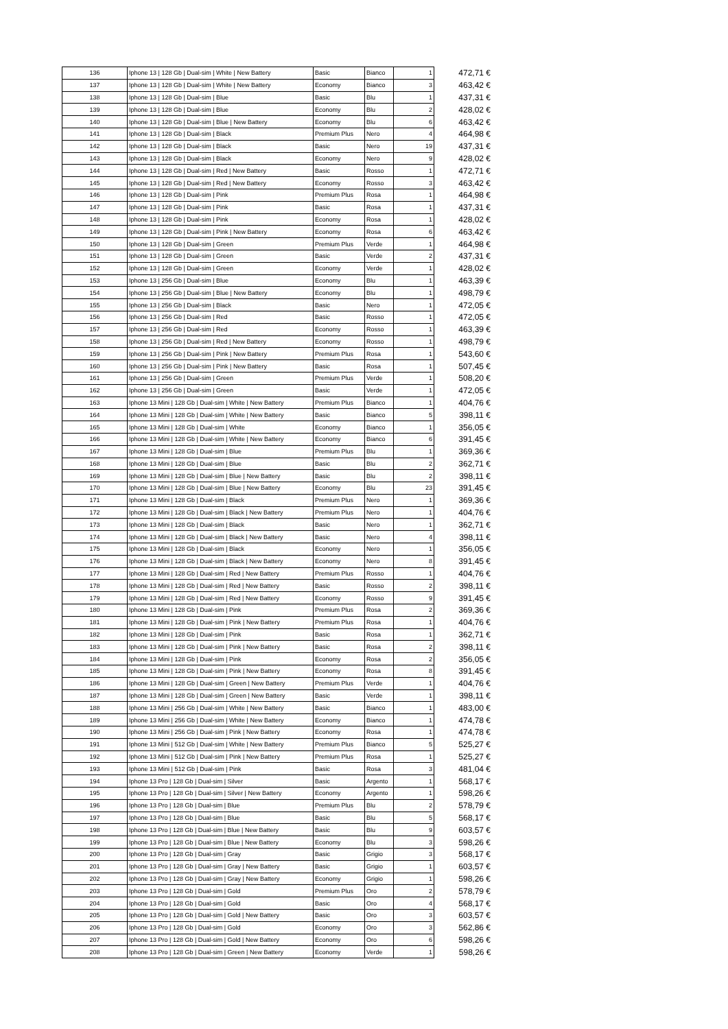| 136 | Iphone 13 / 128 Gb / Dual-sim / White / New Battery | Basic | Bianco | 1 | 472,71 € |
| 137 | Iphone 13 / 128 Gb / Dual-sim / White / New Battery | Economy | Bianco | 3 | 463,42 € |
| 138 | Iphone 13 / 128 Gb / Dual-sim / Blue | Basic | Blu | 1 | 437,31 € |
| 139 | Iphone 13 / 128 Gb / Dual-sim / Blue | Economy | Blu | 2 | 428,02 € |
| 140 | Iphone 13 / 128 Gb / Dual-sim / Blue / New Battery | Economy | Blu | 6 | 463,42 € |
| 141 | Iphone 13 / 128 Gb / Dual-sim / Black | Premium Plus | Nero | 4 | 464,98 € |
| 142 | Iphone 13 / 128 Gb / Dual-sim / Black | Basic | Nero | 19 | 437,31 € |
| 143 | Iphone 13 / 128 Gb / Dual-sim / Black | Economy | Nero | 9 | 428,02 € |
| 144 | Iphone 13 / 128 Gb / Dual-sim / Red / New Battery | Basic | Rosso | 1 | 472,71 € |
| 145 | Iphone 13 / 128 Gb / Dual-sim / Red / New Battery | Economy | Rosso | 3 | 463,42 € |
| 146 | Iphone 13 / 128 Gb / Dual-sim / Pink | Premium Plus | Rosa | 1 | 464,98 € |
| 147 | Iphone 13 / 128 Gb / Dual-sim / Pink | Basic | Rosa | 1 | 437,31 € |
| 148 | Iphone 13 / 128 Gb / Dual-sim / Pink | Economy | Rosa | 1 | 428,02 € |
| 149 | Iphone 13 / 128 Gb / Dual-sim / Pink / New Battery | Economy | Rosa | 6 | 463,42 € |
| 150 | Iphone 13 / 128 Gb / Dual-sim / Green | Premium Plus | Verde | 1 | 464,98 € |
| 151 | Iphone 13 / 128 Gb / Dual-sim / Green | Basic | Verde | 2 | 437,31 € |
| 152 | Iphone 13 / 128 Gb / Dual-sim / Green | Economy | Verde | 1 | 428,02 € |
| 153 | Iphone 13 / 256 Gb / Dual-sim / Blue | Economy | Blu | 1 | 463,39 € |
| 154 | Iphone 13 / 256 Gb / Dual-sim / Blue / New Battery | Economy | Blu | 1 | 498,79 € |
| 155 | Iphone 13 / 256 Gb / Dual-sim / Black | Basic | Nero | 1 | 472,05 € |
| 156 | Iphone 13 / 256 Gb / Dual-sim / Red | Basic | Rosso | 1 | 472,05 € |
| 157 | Iphone 13 / 256 Gb / Dual-sim / Red | Economy | Rosso | 1 | 463,39 € |
| 158 | Iphone 13 / 256 Gb / Dual-sim / Red / New Battery | Economy | Rosso | 1 | 498,79 € |
| 159 | Iphone 13 / 256 Gb / Dual-sim / Pink / New Battery | Premium Plus | Rosa | 1 | 543,60 € |
| 160 | Iphone 13 / 256 Gb / Dual-sim / Pink / New Battery | Basic | Rosa | 1 | 507,45 € |
| 161 | Iphone 13 / 256 Gb / Dual-sim / Green | Premium Plus | Verde | 1 | 508,20 € |
| 162 | Iphone 13 / 256 Gb / Dual-sim / Green | Basic | Verde | 1 | 472,05 € |
| 163 | Iphone 13 Mini / 128 Gb / Dual-sim / White / New Battery | Premium Plus | Bianco | 1 | 404,76 € |
| 164 | Iphone 13 Mini / 128 Gb / Dual-sim / White / New Battery | Basic | Bianco | 5 | 398,11 € |
| 165 | Iphone 13 Mini / 128 Gb / Dual-sim / White | Economy | Bianco | 1 | 356,05 € |
| 166 | Iphone 13 Mini / 128 Gb / Dual-sim / White / New Battery | Economy | Bianco | 6 | 391,45 € |
| 167 | Iphone 13 Mini / 128 Gb / Dual-sim / Blue | Premium Plus | Blu | 1 | 369,36 € |
| 168 | Iphone 13 Mini / 128 Gb / Dual-sim / Blue | Basic | Blu | 2 | 362,71 € |
| 169 | Iphone 13 Mini / 128 Gb / Dual-sim / Blue / New Battery | Basic | Blu | 2 | 398,11 € |
| 170 | Iphone 13 Mini / 128 Gb / Dual-sim / Blue / New Battery | Economy | Blu | 23 | 391,45 € |
| 171 | Iphone 13 Mini / 128 Gb / Dual-sim / Black | Premium Plus | Nero | 1 | 369,36 € |
| 172 | Iphone 13 Mini / 128 Gb / Dual-sim / Black / New Battery | Premium Plus | Nero | 1 | 404,76 € |
| 173 | Iphone 13 Mini / 128 Gb / Dual-sim / Black | Basic | Nero | 1 | 362,71 € |
| 174 | Iphone 13 Mini / 128 Gb / Dual-sim / Black / New Battery | Basic | Nero | 4 | 398,11 € |
| 175 | Iphone 13 Mini / 128 Gb / Dual-sim / Black | Economy | Nero | 1 | 356,05 € |
| 176 | Iphone 13 Mini / 128 Gb / Dual-sim / Black / New Battery | Economy | Nero | 8 | 391,45 € |
| 177 | Iphone 13 Mini / 128 Gb / Dual-sim / Red / New Battery | Premium Plus | Rosso | 1 | 404,76 € |
| 178 | Iphone 13 Mini / 128 Gb / Dual-sim / Red / New Battery | Basic | Rosso | 2 | 398,11 € |
| 179 | Iphone 13 Mini / 128 Gb / Dual-sim / Red / New Battery | Economy | Rosso | 9 | 391,45 € |
| 180 | Iphone 13 Mini / 128 Gb / Dual-sim / Pink | Premium Plus | Rosa | 2 | 369,36 € |
| 181 | Iphone 13 Mini / 128 Gb / Dual-sim / Pink / New Battery | Premium Plus | Rosa | 1 | 404,76 € |
| 182 | Iphone 13 Mini / 128 Gb / Dual-sim / Pink | Basic | Rosa | 1 | 362,71 € |
| 183 | Iphone 13 Mini / 128 Gb / Dual-sim / Pink / New Battery | Basic | Rosa | 2 | 398,11 € |
| 184 | Iphone 13 Mini / 128 Gb / Dual-sim / Pink | Economy | Rosa | 2 | 356,05 € |
| 185 | Iphone 13 Mini / 128 Gb / Dual-sim / Pink / New Battery | Economy | Rosa | 8 | 391,45 € |
| 186 | Iphone 13 Mini / 128 Gb / Dual-sim / Green / New Battery | Premium Plus | Verde | 1 | 404,76 € |
| 187 | Iphone 13 Mini / 128 Gb / Dual-sim / Green / New Battery | Basic | Verde | 1 | 398,11 € |
| 188 | Iphone 13 Mini / 256 Gb / Dual-sim / White / New Battery | Basic | Bianco | 1 | 483,00 € |
| 189 | Iphone 13 Mini / 256 Gb / Dual-sim / White / New Battery | Economy | Bianco | 1 | 474,78 € |
| 190 | Iphone 13 Mini / 256 Gb / Dual-sim / Pink / New Battery | Economy | Rosa | 1 | 474,78 € |
| 191 | Iphone 13 Mini / 512 Gb / Dual-sim / White / New Battery | Premium Plus | Bianco | 5 | 525,27 € |
| 192 | Iphone 13 Mini / 512 Gb / Dual-sim / Pink / New Battery | Premium Plus | Rosa | 1 | 525,27 € |
| 193 | Iphone 13 Mini / 512 Gb / Dual-sim / Pink | Basic | Rosa | 3 | 481,04 € |
| 194 | Iphone 13 Pro / 128 Gb / Dual-sim / Silver | Basic | Argento | 1 | 568,17 € |
| 195 | Iphone 13 Pro / 128 Gb / Dual-sim / Silver / New Battery | Economy | Argento | 1 | 598,26 € |
| 196 | Iphone 13 Pro / 128 Gb / Dual-sim / Blue | Premium Plus | Blu | 2 | 578,79 € |
| 197 | Iphone 13 Pro / 128 Gb / Dual-sim / Blue | Basic | Blu | 5 | 568,17 € |
| 198 | Iphone 13 Pro / 128 Gb / Dual-sim / Blue / New Battery | Basic | Blu | 9 | 603,57 € |
| 199 | Iphone 13 Pro / 128 Gb / Dual-sim / Blue / New Battery | Economy | Blu | 3 | 598,26 € |
| 200 | Iphone 13 Pro / 128 Gb / Dual-sim / Gray | Basic | Grigio | 3 | 568,17 € |
| 201 | Iphone 13 Pro / 128 Gb / Dual-sim / Gray / New Battery | Basic | Grigio | 1 | 603,57 € |
| 202 | Iphone 13 Pro / 128 Gb / Dual-sim / Gray / New Battery | Economy | Grigio | 1 | 598,26 € |
| 203 | Iphone 13 Pro / 128 Gb / Dual-sim / Gold | Premium Plus | Oro | 2 | 578,79 € |
| 204 | Iphone 13 Pro / 128 Gb / Dual-sim / Gold | Basic | Oro | 4 | 568,17 € |
| 205 | Iphone 13 Pro / 128 Gb / Dual-sim / Gold / New Battery | Basic | Oro | 3 | 603,57 € |
| 206 | Iphone 13 Pro / 128 Gb / Dual-sim / Gold | Economy | Oro | 3 | 562,86 € |
| 207 | Iphone 13 Pro / 128 Gb / Dual-sim / Gold / New Battery | Economy | Oro | 6 | 598,26 € |
| 208 | Iphone 13 Pro / 128 Gb / Dual-sim / Green / New Battery | Economy | Verde | 1 | 598,26 € |